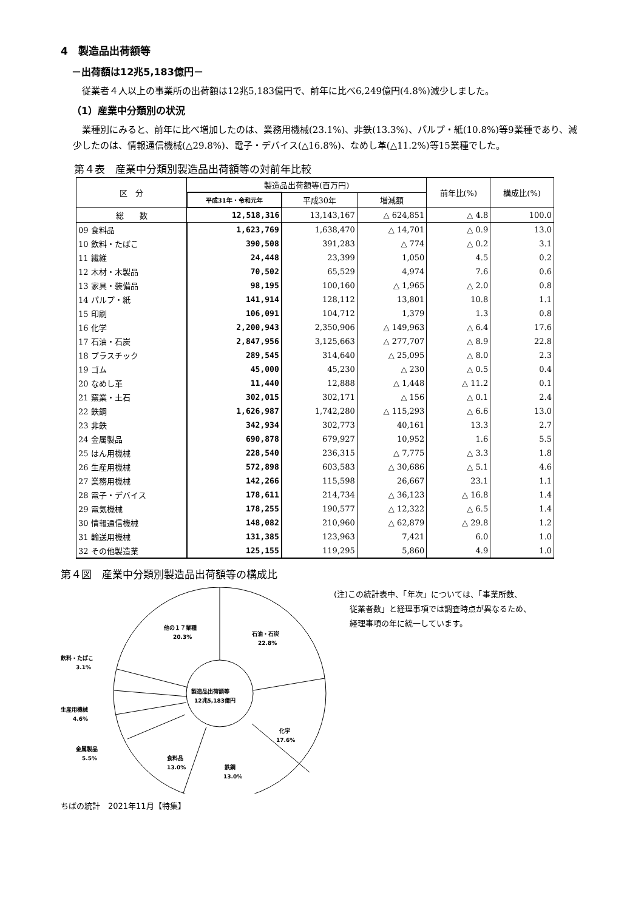4　製造品出荷額等
－出荷額は12兆5,183億円－
従業者４人以上の事業所の出荷額は12兆5,183億円で、前年に比べ6,249億円(4.8%)減少しました。
（1）産業中分類別の状況
業種別にみると、前年に比べ増加したのは、業務用機械(23.1%)、非鉄(13.3%)、パルプ・紙(10.8%)等9業種であり、減少したのは、情報通信機械(△29.8%)、電子・デバイス(△16.8%)、なめし革(△11.2%)等15業種でした。
第４表　産業中分類別製造品出荷額等の対前年比較
| 区 分 | 製造品出荷額等(百万円) | | | 前年比(%) | 構成比(%) |
| --- | --- | --- | --- | --- | --- |
| | 平成31年・令和元年 | 平成30年 | 増減額 | | |
| 総 数 | 12,518,316 | 13,143,167 | △ 624,851 | △ 4.8 | 100.0 |
| 09 食料品 | 1,623,769 | 1,638,470 | △ 14,701 | △ 0.9 | 13.0 |
| 10 飲料・たばこ | 390,508 | 391,283 | △ 774 | △ 0.2 | 3.1 |
| 11 繊維 | 24,448 | 23,399 | 1,050 | 4.5 | 0.2 |
| 12 木材・木製品 | 70,502 | 65,529 | 4,974 | 7.6 | 0.6 |
| 13 家具・装備品 | 98,195 | 100,160 | △ 1,965 | △ 2.0 | 0.8 |
| 14 パルプ・紙 | 141,914 | 128,112 | 13,801 | 10.8 | 1.1 |
| 15 印刷 | 106,091 | 104,712 | 1,379 | 1.3 | 0.8 |
| 16 化学 | 2,200,943 | 2,350,906 | △ 149,963 | △ 6.4 | 17.6 |
| 17 石油・石炭 | 2,847,956 | 3,125,663 | △ 277,707 | △ 8.9 | 22.8 |
| 18 プラスチック | 289,545 | 314,640 | △ 25,095 | △ 8.0 | 2.3 |
| 19 ゴム | 45,000 | 45,230 | △ 230 | △ 0.5 | 0.4 |
| 20 なめし革 | 11,440 | 12,888 | △ 1,448 | △ 11.2 | 0.1 |
| 21 窯業・土石 | 302,015 | 302,171 | △ 156 | △ 0.1 | 2.4 |
| 22 鉄鋼 | 1,626,987 | 1,742,280 | △ 115,293 | △ 6.6 | 13.0 |
| 23 非鉄 | 342,934 | 302,773 | 40,161 | 13.3 | 2.7 |
| 24 金属製品 | 690,878 | 679,927 | 10,952 | 1.6 | 5.5 |
| 25 はん用機械 | 228,540 | 236,315 | △ 7,775 | △ 3.3 | 1.8 |
| 26 生産用機械 | 572,898 | 603,583 | △ 30,686 | △ 5.1 | 4.6 |
| 27 業務用機械 | 142,266 | 115,598 | 26,667 | 23.1 | 1.1 |
| 28 電子・デバイス | 178,611 | 214,734 | △ 36,123 | △ 16.8 | 1.4 |
| 29 電気機械 | 178,255 | 190,577 | △ 12,322 | △ 6.5 | 1.4 |
| 30 情報通信機械 | 148,082 | 210,960 | △ 62,879 | △ 29.8 | 1.2 |
| 31 輸送用機械 | 131,385 | 123,963 | 7,421 | 6.0 | 1.0 |
| 32 その他製造業 | 125,155 | 119,295 | 5,860 | 4.9 | 1.0 |
第４図　産業中分類別製造品出荷額等の構成比
他の１７業種
20.3%
石油・石炭
22.8%
製造品出荷額等
12兆5,183億円
化学
17.6%
食料品
13.0%
鉄鋼
13.0%
飲料・たばこ
3.1%
生産用機械
4.6%
金属製品
5.5%
(注)この統計表中、「年次」については、「事業所数、
　　従業者数」と経理事項では調査時点が異なるため、
　　経理事項の年に統一しています。
ちばの統計　2021年11月【特集】